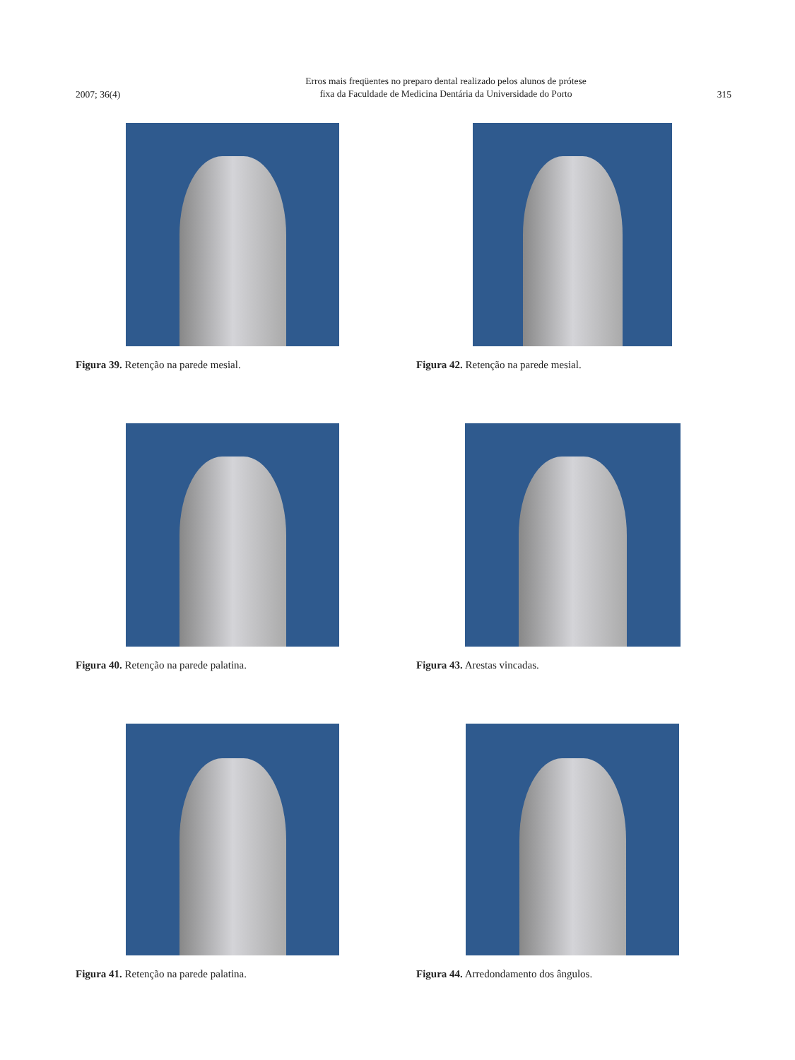2007; 36(4)
Erros mais freqüentes no preparo dental realizado pelos alunos de prótese
fixa da Faculdade de Medicina Dentária da Universidade do Porto
315
Figura 39. Retenção na parede mesial.
Figura 42. Retenção na parede mesial.
Figura 40. Retenção na parede palatina.
Figura 43. Arestas vincadas.
Figura 41. Retenção na parede palatina.
Figura 44. Arredondamento dos ângulos.